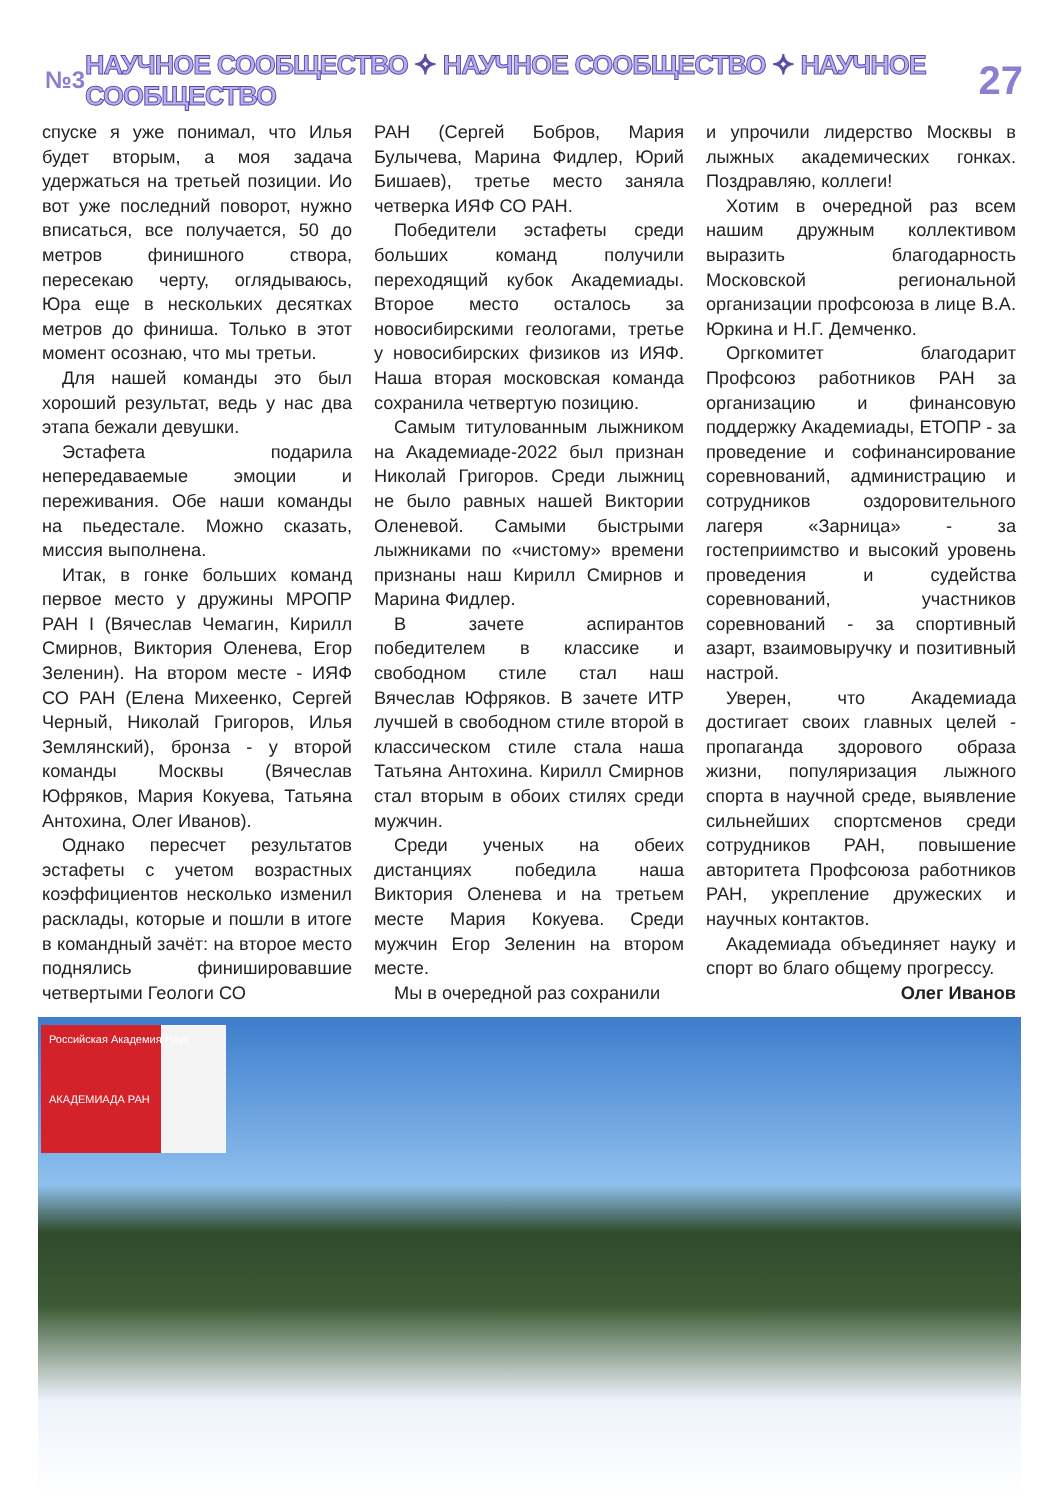№3 НАУЧНОЕ СООБЩЕСТВО ✧ НАУЧНОЕ СООБЩЕСТВО ✧ НАУЧНОЕ СООБЩЕСТВО 27
спуске я уже понимал, что Илья будет вторым, а моя задача удержаться на третьей позиции. Ио вот уже последний поворот, нужно вписаться, все получается, 50 до метров финишного створа, пересекаю черту, оглядываюсь, Юра еще в нескольких десятках метров до финиша. Только в этот момент осознаю, что мы третьи.
Для нашей команды это был хороший результат, ведь у нас два этапа бежали девушки.
Эстафета подарила непередаваемые эмоции и переживания. Обе наши команды на пьедестале. Можно сказать, миссия выполнена.
Итак, в гонке больших команд первое место у дружины МРОПР РАН I (Вячеслав Чемагин, Кирилл Смирнов, Виктория Оленева, Егор Зеленин). На втором месте - ИЯФ СО РАН (Елена Михеенко, Сергей Черный, Николай Григоров, Илья Землянский), бронза - у второй команды Москвы (Вячеслав Юфряков, Мария Кокуева, Татьяна Антохина, Олег Иванов).
Однако пересчет результатов эстафеты с учетом возрастных коэффициентов несколько изменил расклады, которые и пошли в итоге в командный зачёт: на второе место поднялись финишировавшие четвертыми Геологи СО
РАН (Сергей Бобров, Мария Булычева, Марина Фидлер, Юрий Бишаев), третье место заняла четверка ИЯФ СО РАН.
Победители эстафеты среди больших команд получили переходящий кубок Академиады. Второе место осталось за новосибирскими геологами, третье у новосибирских физиков из ИЯФ. Наша вторая московская команда сохранила четвертую позицию.
Самым титулованным лыжником на Академиаде-2022 был признан Николай Григоров. Среди лыжниц не было равных нашей Виктории Оленевой. Самыми быстрыми лыжниками по «чистому» времени признаны наш Кирилл Смирнов и Марина Фидлер.
В зачете аспирантов победителем в классике и свободном стиле стал наш Вячеслав Юфряков. В зачете ИТР лучшей в свободном стиле второй в классическом стиле стала наша Татьяна Антохина. Кирилл Смирнов стал вторым в обоих стилях среди мужчин.
Среди ученых на обеих дистанциях победила наша Виктория Оленева и на третьем месте Мария Кокуева. Среди мужчин Егор Зеленин на втором месте.
Мы в очередной раз сохранили
и упрочили лидерство Москвы в лыжных академических гонках. Поздравляю, коллеги!
Хотим в очередной раз всем нашим дружным коллективом выразить благодарность Московской региональной организации профсоюза в лице В.А. Юркина и Н.Г. Демченко.
Оргкомитет благодарит Профсоюз работников РАН за организацию и финансовую поддержку Академиады, ЕТОПР - за проведение и софинансирование соревнований, администрацию и сотрудников оздоровительного лагеря «Зарница» - за гостеприимство и высокий уровень проведения и судейства соревнований, участников соревнований - за спортивный азарт, взаимовыручку и позитивный настрой.
Уверен, что Академиада достигает своих главных целей - пропаганда здорового образа жизни, популяризация лыжного спорта в научной среде, выявление сильнейших спортсменов среди сотрудников РАН, повышение авторитета Профсоюза работников РАН, укрепление дружеских и научных контактов.
Академиада объединяет науку и спорт во благо общему прогрессу.
Олег Иванов
Российская Академия Наук
АКАДЕМИАДА РАН